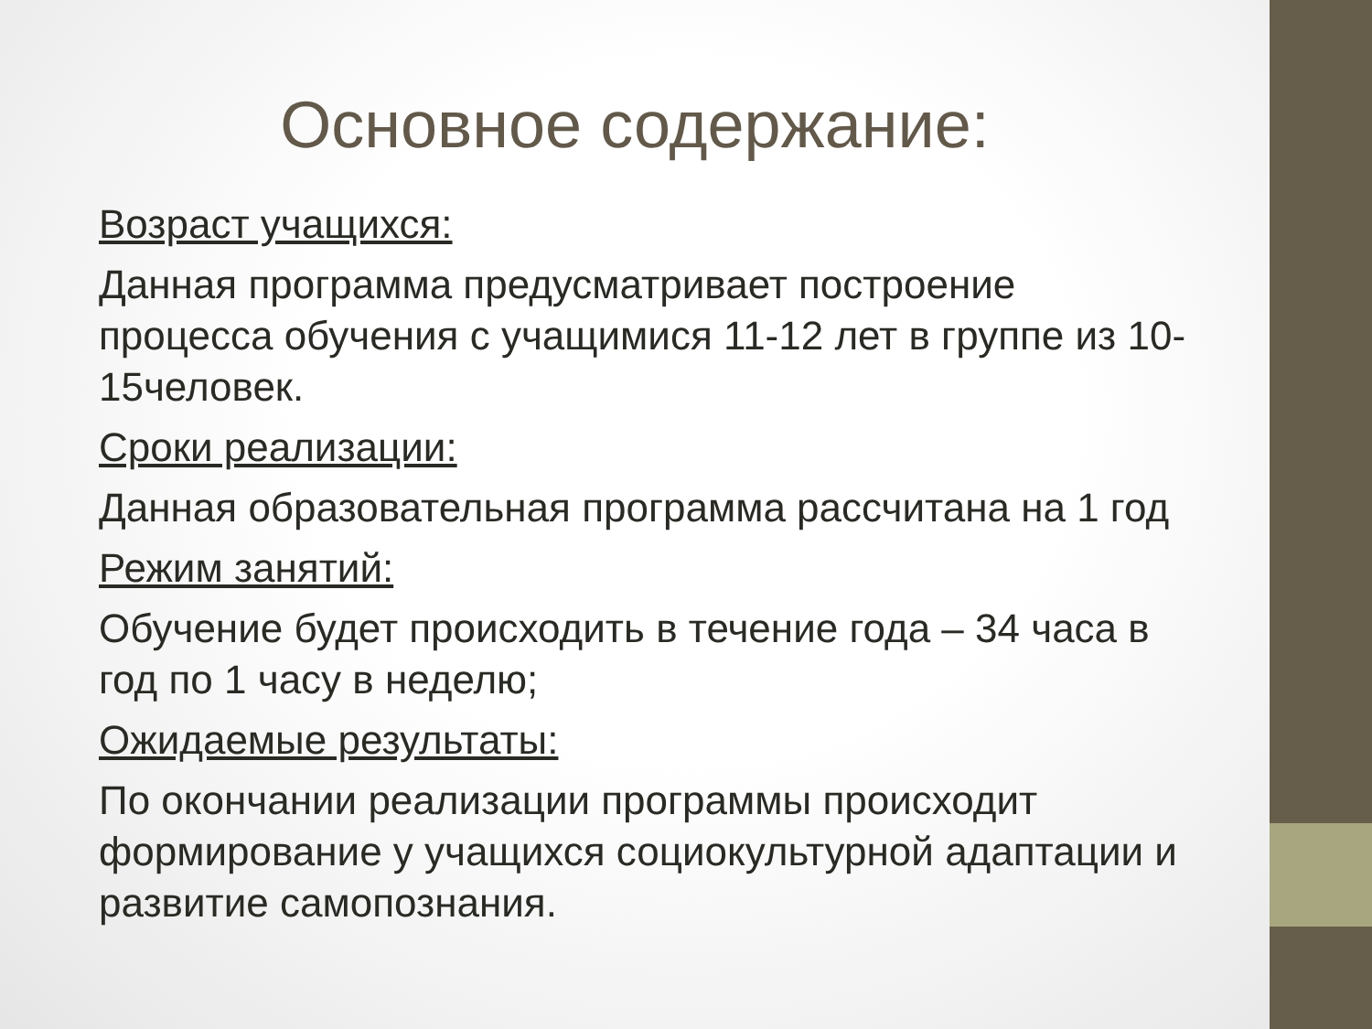Основное содержание:
Возраст учащихся:
Данная программа предусматривает построение процесса обучения с учащимися 11-12 лет в группе из 10-15человек.
Сроки реализации:
Данная образовательная программа рассчитана на 1 год
Режим занятий:
Обучение будет происходить в течение года – 34 часа в год по 1 часу в неделю;
Ожидаемые результаты:
По окончании реализации программы происходит формирование у учащихся социокультурной адаптации и развитие самопознания.